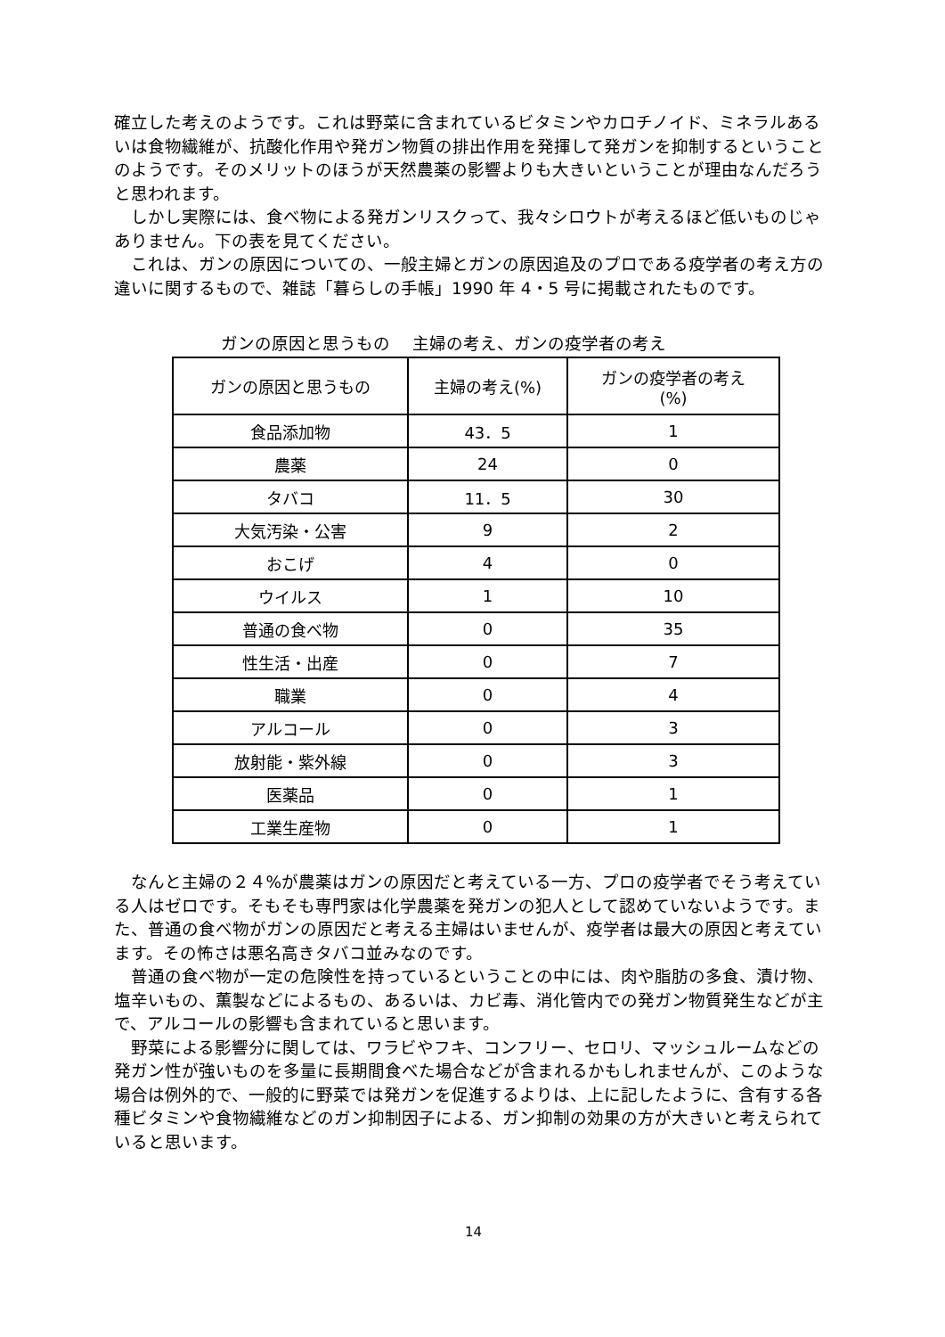確立した考えのようです。これは野菜に含まれているビタミンやカロチノイド、ミネラルあるいは食物繊維が、抗酸化作用や発ガン物質の排出作用を発揮して発ガンを抑制するということのようです。そのメリットのほうが天然農薬の影響よりも大きいということが理由なんだろうと思われます。
しかし実際には、食べ物による発ガンリスクって、我々シロウトが考えるほど低いものじゃありません。下の表を見てください。
これは、ガンの原因についての、一般主婦とガンの原因追及のプロである疫学者の考え方の違いに関するもので、雑誌「暮らしの手帳」1990 年 4・5 号に掲載されたものです。
ガンの原因と思うもの　 主婦の考え、ガンの疫学者の考え
| ガンの原因と思うもの | 主婦の考え(%) | ガンの疫学者の考え (%) |
| 食品添加物 | 43．5 | 1 |
| 農薬 | 24 | 0 |
| タバコ | 11．5 | 30 |
| 大気汚染・公害 | 9 | 2 |
| おこげ | 4 | 0 |
| ウイルス | 1 | 10 |
| 普通の食べ物 | 0 | 35 |
| 性生活・出産 | 0 | 7 |
| 職業 | 0 | 4 |
| アルコール | 0 | 3 |
| 放射能・紫外線 | 0 | 3 |
| 医薬品 | 0 | 1 |
| 工業生産物 | 0 | 1 |
なんと主婦の２４%が農薬はガンの原因だと考えている一方、プロの疫学者でそう考えている人はゼロです。そもそも専門家は化学農薬を発ガンの犯人として認めていないようです。また、普通の食べ物がガンの原因だと考える主婦はいませんが、疫学者は最大の原因と考えています。その怖さは悪名高きタバコ並みなのです。
普通の食べ物が一定の危険性を持っているということの中には、肉や脂肪の多食、漬け物、塩辛いもの、薫製などによるもの、あるいは、カビ毒、消化管内での発ガン物質発生などが主で、アルコールの影響も含まれていると思います。
野菜による影響分に関しては、ワラビやフキ、コンフリー、セロリ、マッシュルームなどの発ガン性が強いものを多量に長期間食べた場合などが含まれるかもしれませんが、このような場合は例外的で、一般的に野菜では発ガンを促進するよりは、上に記したように、含有する各種ビタミンや食物繊維などのガン抑制因子による、ガン抑制の効果の方が大きいと考えられていると思います。
14